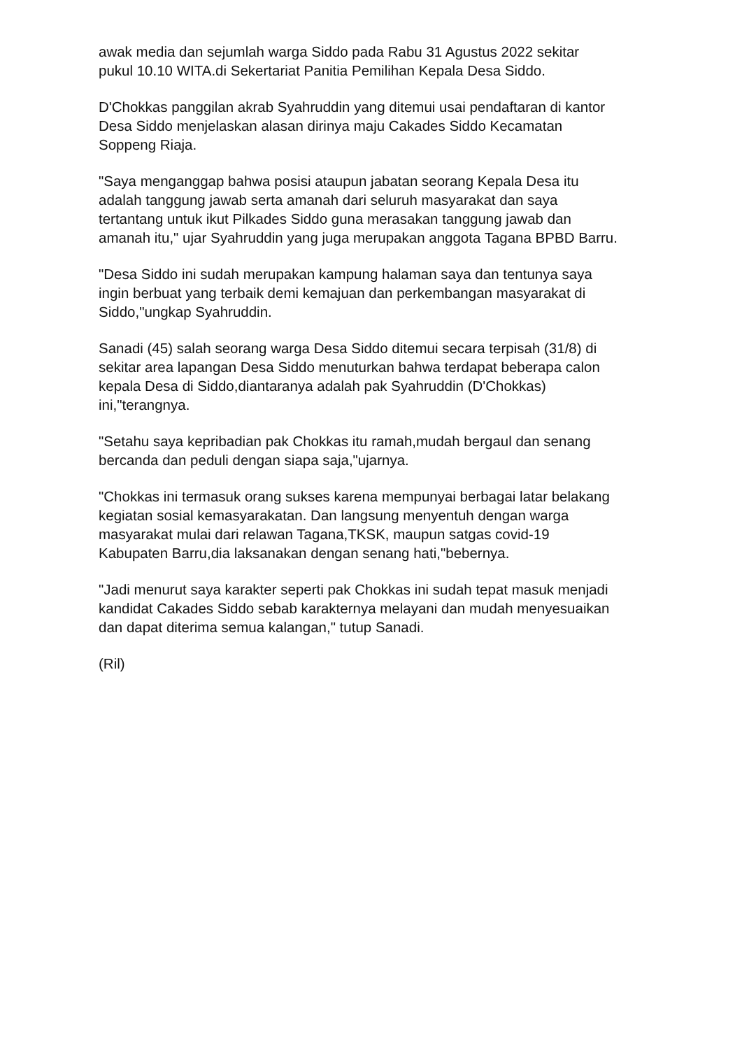awak media dan sejumlah warga Siddo pada Rabu 31 Agustus 2022 sekitar pukul 10.10 WITA.di Sekertariat Panitia Pemilihan Kepala Desa Siddo.
D'Chokkas panggilan akrab Syahruddin yang ditemui usai pendaftaran di kantor Desa Siddo menjelaskan alasan dirinya maju Cakades Siddo Kecamatan Soppeng Riaja.
"Saya menganggap bahwa posisi ataupun jabatan seorang Kepala Desa itu adalah tanggung jawab serta amanah dari seluruh masyarakat dan saya tertantang untuk ikut Pilkades Siddo guna merasakan tanggung jawab dan amanah itu," ujar Syahruddin yang juga merupakan anggota Tagana BPBD Barru.
"Desa Siddo ini sudah merupakan kampung halaman saya dan tentunya saya ingin berbuat yang terbaik demi kemajuan dan perkembangan masyarakat di Siddo,"ungkap Syahruddin.
Sanadi (45) salah seorang warga Desa Siddo ditemui secara terpisah (31/8) di sekitar area lapangan Desa Siddo menuturkan bahwa terdapat beberapa calon kepala Desa di Siddo,diantaranya adalah pak Syahruddin (D'Chokkas) ini,"terangnya.
"Setahu saya kepribadian pak Chokkas itu ramah,mudah bergaul dan senang bercanda dan peduli dengan siapa saja,"ujarnya.
"Chokkas ini termasuk orang sukses karena mempunyai berbagai latar belakang kegiatan sosial kemasyarakatan. Dan langsung menyentuh dengan warga masyarakat mulai dari relawan Tagana,TKSK, maupun satgas covid-19 Kabupaten Barru,dia laksanakan dengan senang hati,"bebernya.
"Jadi menurut saya karakter seperti pak Chokkas ini sudah tepat masuk menjadi kandidat Cakades Siddo sebab karakternya melayani dan mudah menyesuaikan dan dapat diterima semua kalangan," tutup Sanadi.
(Ril)